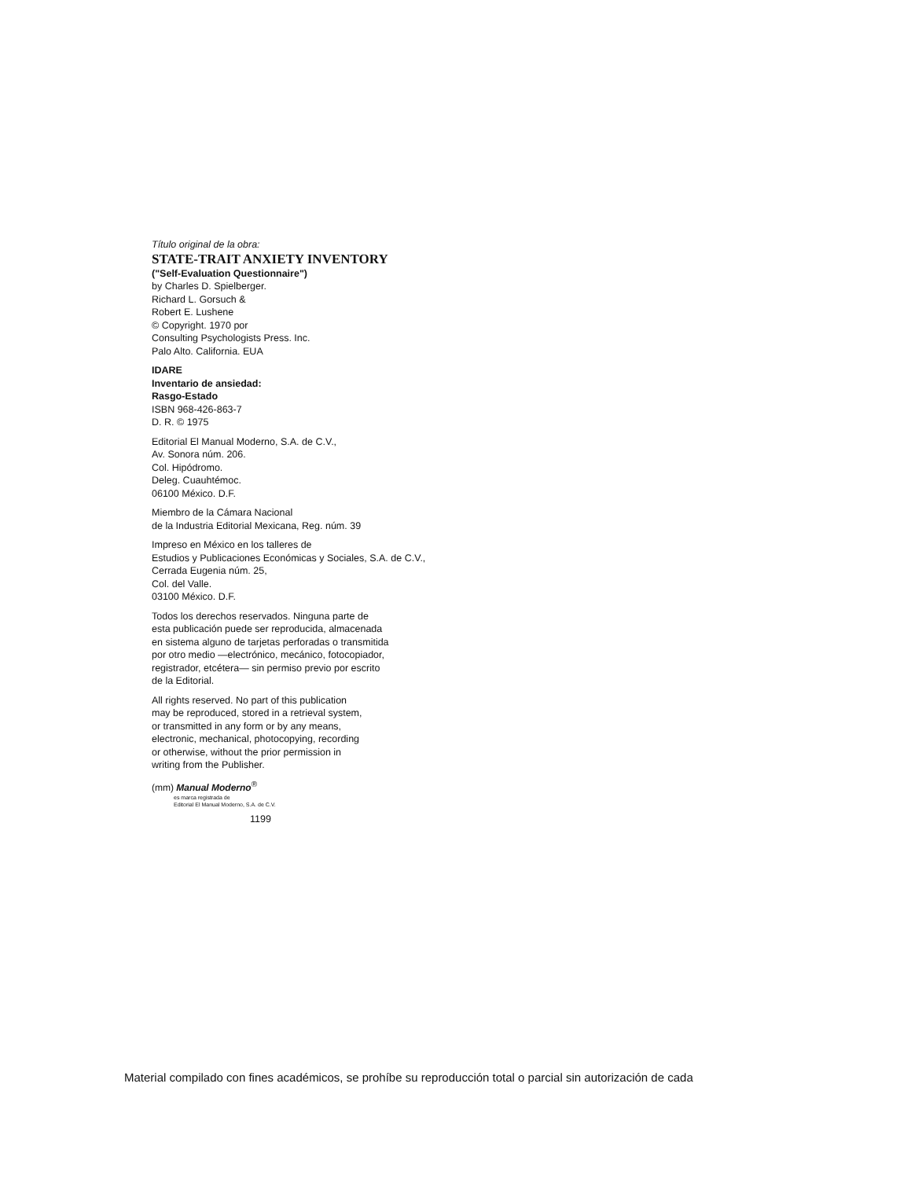Título original de la obra:
STATE-TRAIT ANXIETY INVENTORY
("Self-Evaluation Questionnaire")
by Charles D. Spielberger.
Richard L. Gorsuch &
Robert E. Lushene
© Copyright. 1970 por
Consulting Psychologists Press. Inc.
Palo Alto. California. EUA
IDARE
Inventario de ansiedad:
Rasgo-Estado
ISBN 968-426-863-7
D. R. © 1975
Editorial El Manual Moderno, S.A. de C.V.,
Av. Sonora núm. 206.
Col. Hipódromo.
Deleg. Cuauhtémoc.
06100 México. D.F.
Miembro de la Cámara Nacional
de la Industria Editorial Mexicana, Reg. núm. 39
Impreso en México en los talleres de
Estudios y Publicaciones Económicas y Sociales, S.A. de C.V.,
Cerrada Eugenia núm. 25,
Col. del Valle.
03100 México. D.F.
Todos los derechos reservados. Ninguna parte de
esta publicación puede ser reproducida, almacenada
en sistema alguno de tarjetas perforadas o transmitida
por otro medio —electrónico, mecánico, fotocopiador,
registrador, etcétera— sin permiso previo por escrito
de la Editorial.
All rights reserved. No part of this publication
may be reproduced, stored in a retrieval system,
or transmitted in any form or by any means,
electronic, mechanical, photocopying, recording
or otherwise, without the prior permission in
writing from the Publisher.
(mm) Manual Moderno<sup>®</sup>
es marca registrada de
Editorial El Manual Moderno, S.A. de C.V.
1199
Material compilado con fines académicos, se prohíbe su reproducción total o parcial sin autorización de cada